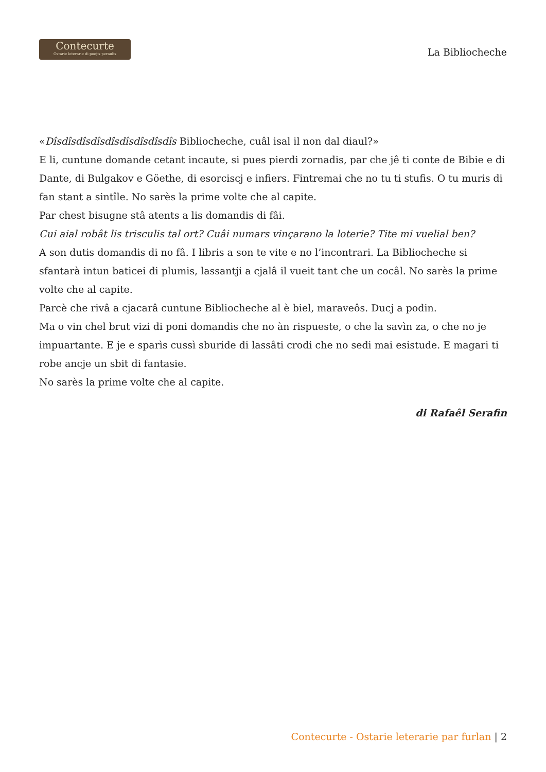Contecurte
Ostarie leterarie di poejis peraulis
La Bibliocheche
«Dîsdîsdîsdîsdîsdîsdîsdîsdîs Bibliocheche, cuâl isal il non dal diaul?»
E li, cuntune domande cetant incaute, si pues pierdi zornadis, par che jê ti conte de Bibie e di Dante, di Bulgakov e Göethe, di esorciscj e infiers. Fintremai che no tu ti stufis. O tu muris di fan stant a sintîle. No sarès la prime volte che al capite.
Par chest bisugne stâ atents a lis domandis di fâi.
Cui aial robât lis trisculis tal ort? Cuâi numars vinçarano la loterie? Tite mi vuelial ben?
A son dutis domandis di no fâ. I libris a son te vite e no l’incontrari. La Bibliocheche si sfantarà intun baticei di plumis, lassantji a cjalâ il vueit tant che un cocâl. No sarès la prime volte che al capite.
Parcè che rivâ a cjacarâ cuntune Bibliocheche al è biel, maraveôs. Ducj a podin.
Ma o vin chel brut vizi di poni domandis che no àn rispueste, o che la savìn za, o che no je impuartante. E je e sparìs cussì sburide di lassâti crodi che no sedi mai esistude. E magari ti robe ancje un sbit di fantasie.
No sarès la prime volte che al capite.
di Rafaêl Serafin
Contecurte - Ostarie leterarie par furlan | 2